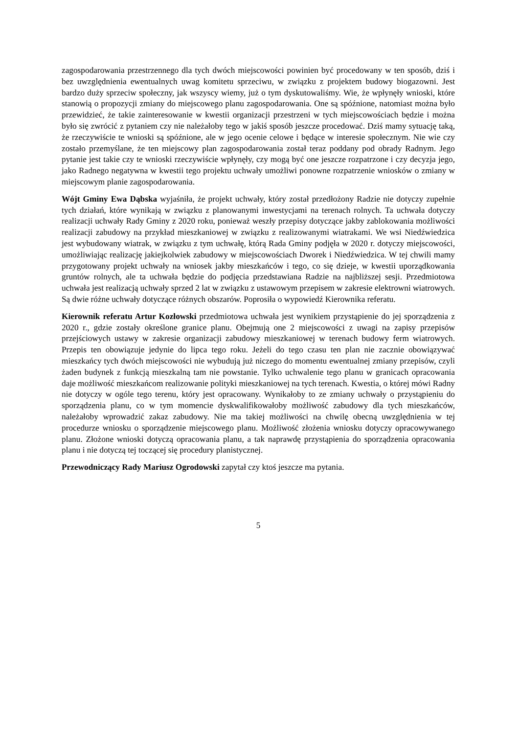zagospodarowania przestrzennego dla tych dwóch miejscowości powinien być procedowany w ten sposób, dziś i bez uwzględnienia ewentualnych uwag komitetu sprzeciwu, w związku z projektem budowy biogazowni. Jest bardzo duży sprzeciw społeczny, jak wszyscy wiemy, już o tym dyskutowaliśmy. Wie, że wpłynęły wnioski, które stanowią o propozycji zmiany do miejscowego planu zagospodarowania. One są spóźnione, natomiast można było przewidzieć, że takie zainteresowanie w kwestii organizacji przestrzeni w tych miejscowościach będzie i można było się zwrócić z pytaniem czy nie należałoby tego w jakiś sposób jeszcze procedować. Dziś mamy sytuację taką, że rzeczywiście te wnioski są spóźnione, ale w jego ocenie celowe i będące w interesie społecznym. Nie wie czy zostało przemyślane, że ten miejscowy plan zagospodarowania został teraz poddany pod obrady Radnym. Jego pytanie jest takie czy te wnioski rzeczywiście wpłynęły, czy mogą być one jeszcze rozpatrzone i czy decyzja jego, jako Radnego negatywna w kwestii tego projektu uchwały umożliwi ponowne rozpatrzenie wniosków o zmiany w miejscowym planie zagospodarowania.
Wójt Gminy Ewa Dąbska wyjaśniła, że projekt uchwały, który został przedłożony Radzie nie dotyczy zupełnie tych działań, które wynikają w związku z planowanymi inwestycjami na terenach rolnych. Ta uchwała dotyczy realizacji uchwały Rady Gminy z 2020 roku, ponieważ weszły przepisy dotyczące jakby zablokowania możliwości realizacji zabudowy na przykład mieszkaniowej w związku z realizowanymi wiatrakami. We wsi Niedźwiedzica jest wybudowany wiatrak, w związku z tym uchwałę, którą Rada Gminy podjęła w 2020 r. dotyczy miejscowości, umożliwiając realizację jakiejkolwiek zabudowy w miejscowościach Dworek i Niedźwiedzica. W tej chwili mamy przygotowany projekt uchwały na wniosek jakby mieszkańców i tego, co się dzieje, w kwestii uporządkowania gruntów rolnych, ale ta uchwała będzie do podjęcia przedstawiana Radzie na najbliższej sesji. Przedmiotowa uchwała jest realizacją uchwały sprzed 2 lat w związku z ustawowym przepisem w zakresie elektrowni wiatrowych. Są dwie różne uchwały dotyczące różnych obszarów. Poprosiła o wypowiedź Kierownika referatu.
Kierownik referatu Artur Kozłowski przedmiotowa uchwała jest wynikiem przystąpienie do jej sporządzenia z 2020 r., gdzie zostały określone granice planu. Obejmują one 2 miejscowości z uwagi na zapisy przepisów przejściowych ustawy w zakresie organizacji zabudowy mieszkaniowej w terenach budowy ferm wiatrowych. Przepis ten obowiązuje jedynie do lipca tego roku. Jeżeli do tego czasu ten plan nie zacznie obowiązywać mieszkańcy tych dwóch miejscowości nie wybudują już niczego do momentu ewentualnej zmiany przepisów, czyli żaden budynek z funkcją mieszkalną tam nie powstanie. Tylko uchwalenie tego planu w granicach opracowania daje możliwość mieszkańcom realizowanie polityki mieszkaniowej na tych terenach. Kwestia, o której mówi Radny nie dotyczy w ogóle tego terenu, który jest opracowany. Wynikałoby to ze zmiany uchwały o przystąpieniu do sporządzenia planu, co w tym momencie dyskwalifikowałoby możliwość zabudowy dla tych mieszkańców, należałoby wprowadzić zakaz zabudowy. Nie ma takiej możliwości na chwilę obecną uwzględnienia w tej procedurze wniosku o sporządzenie miejscowego planu. Możliwość złożenia wniosku dotyczy opracowywanego planu. Złożone wnioski dotyczą opracowania planu, a tak naprawdę przystąpienia do sporządzenia opracowania planu i nie dotyczą tej toczącej się procedury planistycznej.
Przewodniczący Rady Mariusz Ogrodowski zapytał czy ktoś jeszcze ma pytania.
5